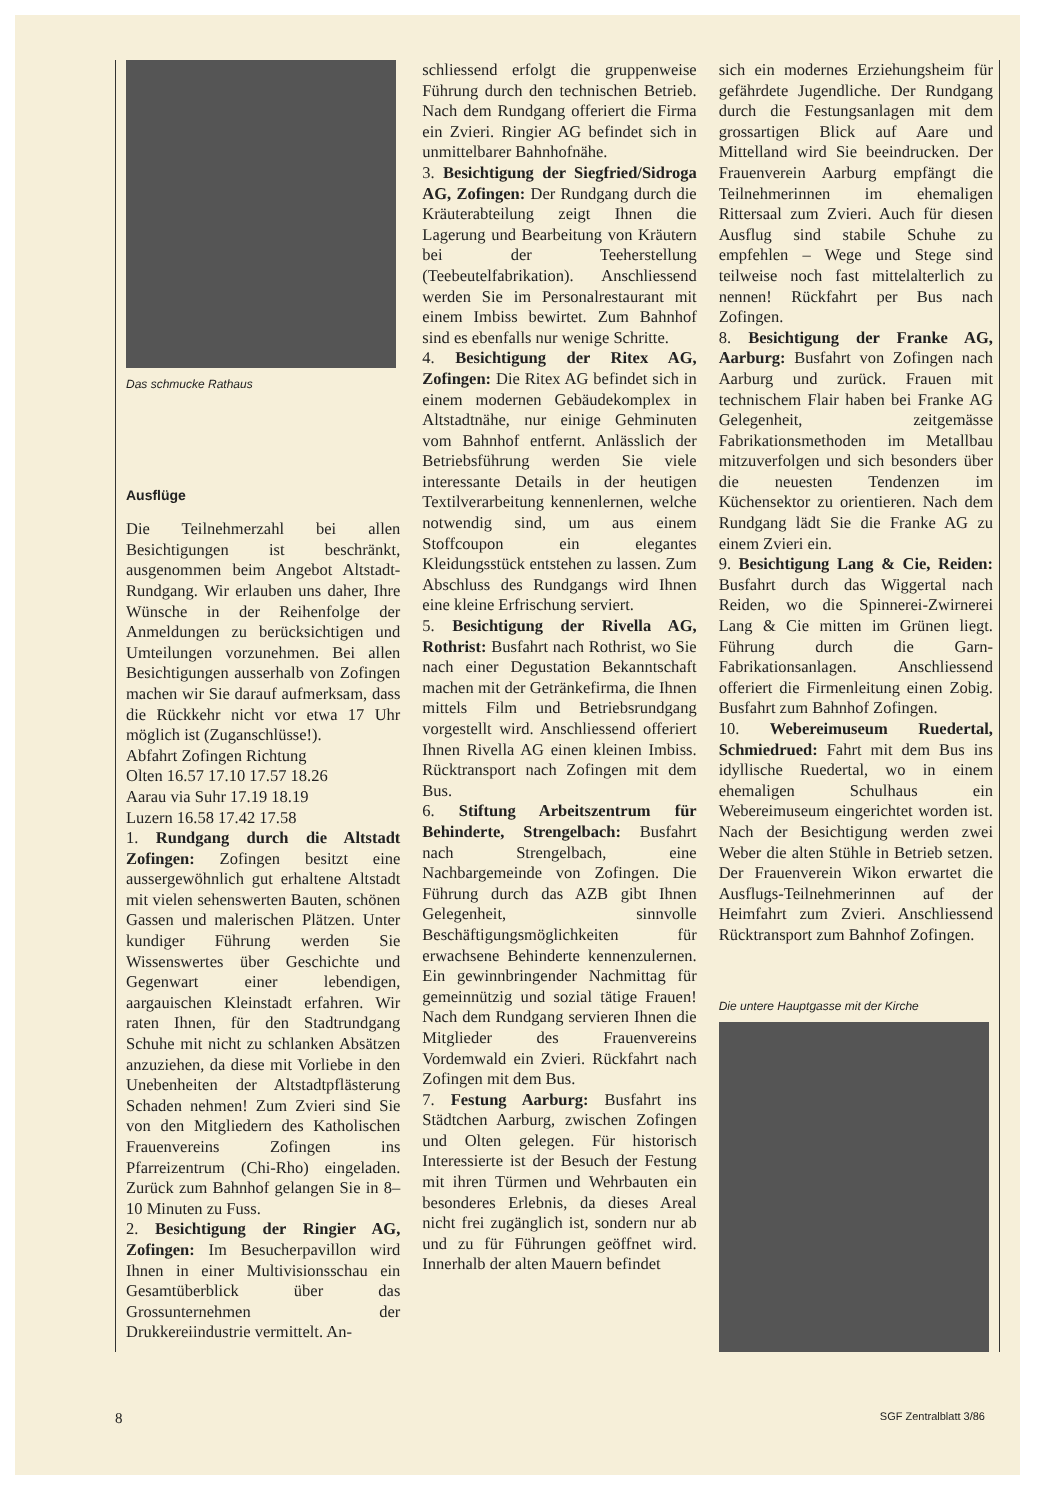Das schmucke Rathaus
Ausflüge
Die Teilnehmerzahl bei allen Besichtigungen ist beschränkt, ausgenommen beim Angebot Altstadt-Rundgang. Wir erlauben uns daher, Ihre Wünsche in der Reihenfolge der Anmeldungen zu berücksichtigen und Umteilungen vorzunehmen. Bei allen Besichtigungen ausserhalb von Zofingen machen wir Sie darauf aufmerksam, dass die Rückkehr nicht vor etwa 17 Uhr möglich ist (Zuganschlüsse!).
Abfahrt Zofingen Richtung
Olten 16.57 17.10 17.57 18.26
Aarau via Suhr 17.19 18.19
Luzern 16.58 17.42 17.58
1. Rundgang durch die Altstadt Zofingen: Zofingen besitzt eine aussergewöhnlich gut erhaltene Altstadt mit vielen sehenswerten Bauten, schönen Gassen und malerischen Plätzen. Unter kundiger Führung werden Sie Wissenswertes über Geschichte und Gegenwart einer lebendigen, aargauischen Kleinstadt erfahren. Wir raten Ihnen, für den Stadtrundgang Schuhe mit nicht zu schlanken Absätzen anzuziehen, da diese mit Vorliebe in den Unebenheiten der Altstadtpflästerung Schaden nehmen! Zum Zvieri sind Sie von den Mitgliedern des Katholischen Frauenvereins Zofingen ins Pfarreizentrum (Chi-Rho) eingeladen. Zurück zum Bahnhof gelangen Sie in 8–10 Minuten zu Fuss.
2. Besichtigung der Ringier AG, Zofingen: Im Besucherpavillon wird Ihnen in einer Multivisionsschau ein Gesamtüberblick über das Grossunternehmen der Drukkereiindustrie vermittelt. An-
schliessend erfolgt die gruppenweise Führung durch den technischen Betrieb. Nach dem Rundgang offeriert die Firma ein Zvieri. Ringier AG befindet sich in unmittelbarer Bahnhofnähe.
3. Besichtigung der Siegfried/Sidroga AG, Zofingen: Der Rundgang durch die Kräuterabteilung zeigt Ihnen die Lagerung und Bearbeitung von Kräutern bei der Teeherstellung (Teebeutelfabrikation). Anschliessend werden Sie im Personalrestaurant mit einem Imbiss bewirtet. Zum Bahnhof sind es ebenfalls nur wenige Schritte.
4. Besichtigung der Ritex AG, Zofingen: Die Ritex AG befindet sich in einem modernen Gebäudekomplex in Altstadtnähe, nur einige Gehminuten vom Bahnhof entfernt. Anlässlich der Betriebsführung werden Sie viele interessante Details in der heutigen Textilverarbeitung kennenlernen, welche notwendig sind, um aus einem Stoffcoupon ein elegantes Kleidungsstück entstehen zu lassen. Zum Abschluss des Rundgangs wird Ihnen eine kleine Erfrischung serviert.
5. Besichtigung der Rivella AG, Rothrist: Busfahrt nach Rothrist, wo Sie nach einer Degustation Bekanntschaft machen mit der Getränkefirma, die Ihnen mittels Film und Betriebsrundgang vorgestellt wird. Anschliessend offeriert Ihnen Rivella AG einen kleinen Imbiss. Rücktransport nach Zofingen mit dem Bus.
6. Stiftung Arbeitszentrum für Behinderte, Strengelbach: Busfahrt nach Strengelbach, eine Nachbargemeinde von Zofingen. Die Führung durch das AZB gibt Ihnen Gelegenheit, sinnvolle Beschäftigungsmöglichkeiten für erwachsene Behinderte kennenzulernen. Ein gewinnbringender Nachmittag für gemeinnützig und sozial tätige Frauen! Nach dem Rundgang servieren Ihnen die Mitglieder des Frauenvereins Vordemwald ein Zvieri. Rückfahrt nach Zofingen mit dem Bus.
7. Festung Aarburg: Busfahrt ins Städtchen Aarburg, zwischen Zofingen und Olten gelegen. Für historisch Interessierte ist der Besuch der Festung mit ihren Türmen und Wehrbauten ein besonderes Erlebnis, da dieses Areal nicht frei zugänglich ist, sondern nur ab und zu für Führungen geöffnet wird. Innerhalb der alten Mauern befindet
sich ein modernes Erziehungsheim für gefährdete Jugendliche. Der Rundgang durch die Festungsanlagen mit dem grossartigen Blick auf Aare und Mittelland wird Sie beeindrucken. Der Frauenverein Aarburg empfängt die Teilnehmerinnen im ehemaligen Rittersaal zum Zvieri. Auch für diesen Ausflug sind stabile Schuhe zu empfehlen – Wege und Stege sind teilweise noch fast mittelalterlich zu nennen! Rückfahrt per Bus nach Zofingen.
8. Besichtigung der Franke AG, Aarburg: Busfahrt von Zofingen nach Aarburg und zurück. Frauen mit technischem Flair haben bei Franke AG Gelegenheit, zeitgemässe Fabrikationsmethoden im Metallbau mitzuverfolgen und sich besonders über die neuesten Tendenzen im Küchensektor zu orientieren. Nach dem Rundgang lädt Sie die Franke AG zu einem Zvieri ein.
9. Besichtigung Lang & Cie, Reiden: Busfahrt durch das Wiggertal nach Reiden, wo die Spinnerei-Zwirnerei Lang & Cie mitten im Grünen liegt. Führung durch die Garn-Fabrikationsanlagen. Anschliessend offeriert die Firmenleitung einen Zobig. Busfahrt zum Bahnhof Zofingen.
10. Webereimuseum Ruedertal, Schmiedrued: Fahrt mit dem Bus ins idyllische Ruedertal, wo in einem ehemaligen Schulhaus ein Webereimuseum eingerichtet worden ist. Nach der Besichtigung werden zwei Weber die alten Stühle in Betrieb setzen. Der Frauenverein Wikon erwartet die Ausflugs-Teilnehmerinnen auf der Heimfahrt zum Zvieri. Anschliessend Rücktransport zum Bahnhof Zofingen.
Die untere Hauptgasse mit der Kirche
8 SGF Zentralblatt 3/86